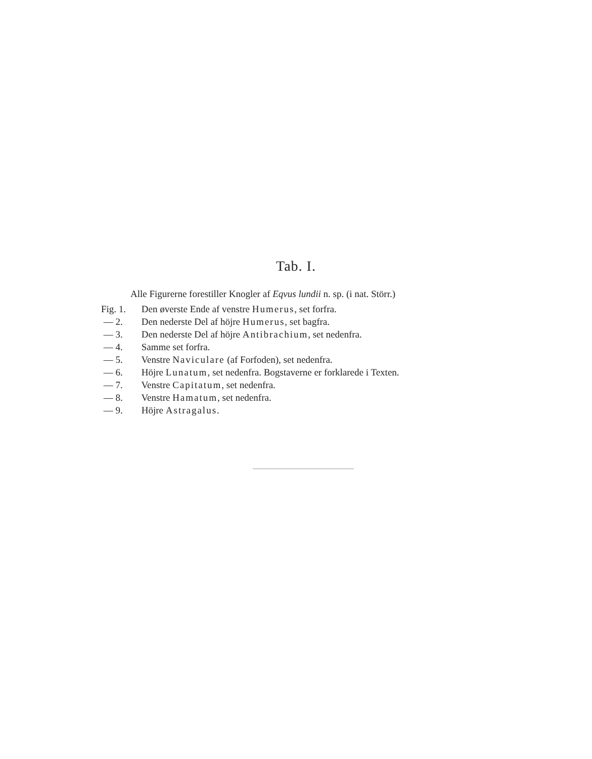Tab. I.
Alle Figurerne forestiller Knogler af Eqvus lundii n. sp. (i nat. Störr.)
Fig. 1. Den øverste Ende af venstre Humerus, set forfra.
— 2. Den nederste Del af höjre Humerus, set bagfra.
— 3. Den nederste Del af höjre Antibrachium, set nedenfra.
— 4. Samme set forfra.
— 5. Venstre Naviculare (af Forfoden), set nedenfra.
— 6. Höjre Lunatum, set nedenfra. Bogstaverne er forklarede i Texten.
— 7. Venstre Capitatum, set nedenfra.
— 8. Venstre Hamatum, set nedenfra.
— 9. Höjre Astragalus.